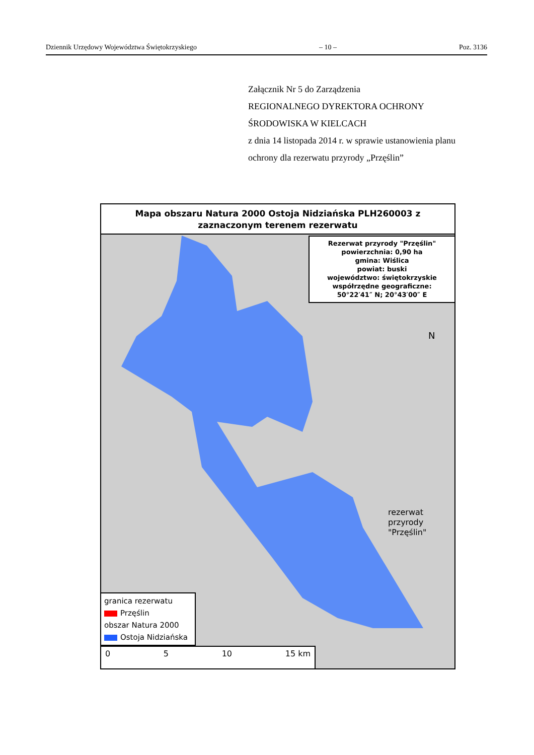Dziennik Urzędowy Województwa Świętokrzyskiego – 10 – Poz. 3136
Załącznik Nr 5 do Zarządzenia
REGIONALNEGO DYREKTORA OCHRONY
ŚRODOWISKA W KIELCACH
z dnia 14 listopada 2014 r. w sprawie ustanowienia planu
ochrony dla rezerwatu przyrody „Przęślin”
Mapa obszaru Natura 2000 Ostoja Nidziańska PLH260003 z
zaznaczonym terenem rezerwatu
N
Rezerwat przyrody "Przęślin"
powierzchnia: 0,90 ha
gmina: Wiślica
powiat: buski
województwo: świętokrzyskie
współrzędne geograficzne:
50°22′41″ N; 20°43′00″ E
rezerwat
przyrody
"Przęślin"
granica rezerwatu
Przęślin
obszar Natura 2000
Ostoja Nidziańska
0 5 10 15 km